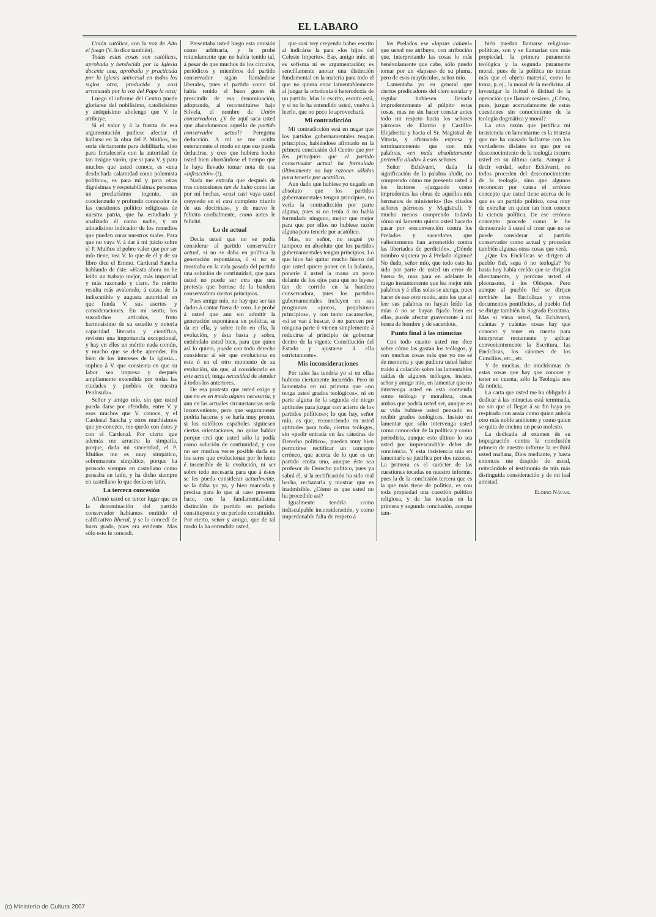EL LABARO
Unión católica, con la voz de Alto el fuego (V. lo dice también).
Todas estas cosas son católicas, aprobada y bendecida por la Iglesia docente una, aprobada y practicada por la Iglesia universal en todos los siglos otra, producida y casi arrancada por la voz del Papa la otra;
Luego el informe del Centro puede gloriarse del nobilísimo, catolicísimo y antiquísimo abolengo que V. le atribuye.
Si el valor y á la fuerza de esa argumentación pudiese afectar el hallarse en la obra del P. Muiños, no sería ciertamente para debilitarla, sino para fortalecerla con la autoridad de tan insigne varón, que si para V. y para muchos que usted conoce, es «una desdichada calamidad como polemista político», es para mí y para otras dignísimas y respetabilísimas personas un preclarísimo ingenio, un concienzudo y profundo conocedor de las cuestiones político religiosas de nuestra patria, que ha estudiado y analizado él como nadie, y un atinadísimo indicador de los remedios que pueden curar nuestros males. Para que no vaya V. á dar á mi juicio sobre el P. Muiños el pobre valor que por ser mío tiene, vea V. lo que de él y de su libro dice el Emmo. Cardenal Sancha hablando de éste: «Hasta ahora no he leído un trabajo mejor, más imparcial y más razonado y claro. Su mérito resulta más avalorado, á causa de la indiscutible y augusta autoridad en que funda V. sus asertos y consideraciones. En mi sentir, los susodichos artículos, fruto hermosísimo de su estudio y notoria capacidad literaria y científica, revisten una importancia excepcional, y hay en ellos un mérito nada común, y mucho que se debe aprender. En bien de los intereses de la Iglesia... suplico á V. que consienta en que su labor sea impresa y después ampliamente extendida por todas las ciudades y pueblos de nuestra Península».
Señor y amigo mío, sin que usted pueda darse por ofendido, entre V. y esos muchos que V. conoce, y el Cardenal Sancha y otros muchísimos que yo conozco, me quedo con éstos y con el Cardenal. Por cierto que además me arrastra la simpatía, porque, dada mi sinceridad, el P. Muiños me es muy simpático, sobremanera simpático, porque ha pensado siempre en castellano como pensaba en latín, y ha dicho siempre en castellano lo que decía en latín.
La tercera concesión
Afirmó usted en tercer lugar que en la denominación del partido conservador habíamos omitido el calificativo liberal, y se lo concedí de buen grado, pues era evidente. Mas sólo esto le concedí.
Presentaba usted luego esta omisión como arbitraria, y le probé rotundamente que no había tenido tal, á pesar de que muchos de los círculos, periódicos y miembros del partido conservador sigan llamándose liberales, pues el partido como tal había tenido el buen gusto de prescindir de esa denominación, adoptando, al reconstituirse bajo Silvela, el nombre de Unión conservadora. ¿Y de aquí saca usted que abandonemos aquello de partido conservador actual? Peregrina deducción. A mí se me oculta enteramente el modo en que eso pueda deducirse, y creo que hubiera hecho usted bien ahorrándose el tiempo que le haya llevado tomar nota de esa «infracción» (!).
Nada me extraña que después de tres concesiones tan de bulto como las por mí hechas, «casi casi vaya usted creyendo en el casi completo triunfo de sus doctrinas», y de nuevo le felicito cordialmente, como antes le felicité.
Lo de actual
Decía usted que no se podía considerar al partido conservador actual, si no se daba en política la generación espontánea, ó si no se mostraba en la vida pasada del partido una solución de continuidad, que para usted no puede ser otra que una protesta que borrase de la bandera conservadora ciertos principios.
Pues amigo mío, no hay que ser tan dados á cantar fuera de coro. Le probé á usted que aun sin admitir la generación espontánea en política, se da en ella, y sobre todo en ella, la evolución, y ésta basta y sobra, entiéndalo usted bien, para que quien así lo quiera, pueda con todo derecho considerar al sér que evoluciona en este ó en el otro momento de su evolución, sin que, al considerarlo en este actual, tenga necesidad de atender á todos los anteriores.
De esa protesta que usted exige y que no es en modo alguno necesaria, y aun en las actuales circunstancias sería inconveniente, pero que seguramente podría hacerse y se haría muy pronto, si los católicos españoles siguiesen ciertas orientaciones, no quise hablar porque creí que usted sólo la podía como solución de continuidad, y con no ser muchas veces posible darla en los seres que evolucionan por lo lento é insensible de la evolución, ni ser sobre todo necesaria para que á éstos se les pueda considerar actualmente, se la daba yo ya, y bien marcada y precisa para lo que al caso presente hace, con la fundamentalísima distinción de partido en período constituyente y en período constituído. Por cierto, señor y amigo, que de tal modo la ha entendido usted,
que casi voy creyendo haber escrito al indicárse la para «los hijos del Celeste Imperio». Eso, amigo mío, ni es sofisma ni es argumentación; es sencillamente anotar una distinción fundamental en la materia para todo el que no quiera errar lamentablemente al juzgar la ortodoxia ó heterodoxia de un partido. Mas lo escrito, escrito está, y si no lo ha entendido usted, vuelva á leerlo, que no poco le aprovechará.
Mi contradicción
Mi contradicción está en negar que los partidos gubernamentales tengan principios, habiéndose afirmado en la primera conclusión del Centro que por los principios que el partido conservador actual ha formulado últimamente no hay razones sólidas para tenerle por acatólico.
Aun dado que hubiese yo negado en absoluto que los partidos gubernamentales tengan principios, no vería la contradicción por parte alguna, pues si no tenía ó no había formulado ninguno, mejor que mejor para que por ellos no hubiese razón alguna para tenerle por acatólico.
Mas, no señor, no negué yo tampoco en absoluto que los partidos gubernamentales tengan principios. Lo que hice fué quitar mucho hierro del que usted quiere poner en la balanza, ponerle á usted la mano un poco delante de los ojos para que no leyese tan de corrido en la bandera conservadora, pues los partidos gubernamentales incluyen en sus programas «pocos, poquísimos principios», y con tanto cacarearlos, «si se van á buscar, ó no parecen por ninguna parte ó vienen simplemente á reducirse al principio de gobernar dentro de la vigente Constitución del Estado y ajustarse á ella estrictamente».
Mis inconsideraciones
Por tales las tendría yo si en ellas hubiera ciertamente incurrido. Pero ni lamentaba en mi primera que «no tenga usted grados teológicos», ni en parte alguna de la segunda «le niego aptitudes para juzgar con acierto de los partidos políticos»; lo que hay, señor mío, es que, reconociendo en usted aptitudes para todo, ciertos teólogos, sin «pedir entrada en las cátedras de Derecho político», pueden muy bien permitirse rectificar un concepto erróneo, que acerca de lo que es un partido emita uno, aunque éste sea profesor de Derecho político, pues ya sabrá él, si la rectificación ha sido mal hecha, rechazarla y mostrar que es inadmisible. ¿Cómo es que usted no ha procedido así?
Igualmente tendría como indisculpable inconsideración, y como imperdonable falta de respeto á
los Prelados ese «lapsus calami» que usted me atribuye, con atribución que, interpretando las cosas lo más benévolamente que cabe, sólo puedo tomar por un «lapsus» de su pluma, pero de esos mayúsculos, señor mío.
Lamentaba yo en general que ciertos predicadores del clero secular y regular hubiesen llevado imprudentemente al púlpito estas cosas, mas no sin hacer constar antes todo mi respeto hacia los señores párrocos de Elorrio y Castillo-Elejabeitia y hacia el Sr. Magistral de Vitoria, y afirmando expresa y terminantemente que con mis palabras, «en nada absolutamente pretendía aludir» á esos señores.
Señor Echávarri, dada la significación de la palabra aludir, no comprendo cómo me presenta usted á los lectores «juzgando como imprudentes las obras de aquellos mis hermanos de ministerio» (los citados señores párrocos y Magistral). Y mucho menos comprendo todavía cómo mi lamento quiera usted hacerlo pasar por «reconvención contra los Prelados y sacerdotes que valientemente han arremetido contra las libertades de perdición». ¿Dónde nombro siquiera yo á Prelado alguno? No dudo, señor mío, que todo esto ha sido por parte de usted un error de buena fe, mas para en adelante le ruego instantemente que lea mejor mis palabras y á ellas solas se atenga, pues hacer de eso otro modo, ante los que al leer sus palabras no hayan leído las mías ó no se hayan fijado bien en ellas, puede afectar gravemente á mi honra de hombre y de sacerdote.
Punto final á las minucias
Con todo cuanto usted me dice sobre cómo las gastan los teólogos, y con muchas cosas más que yo me sé de memoria y que pudiera usted haber traído á colación sobre las lamentables caídas de algunos teólogos, insisto, señor y amigo mío, en lamentar que no intervenga usted en esta contienda como teólogo y moralista, cosas ambas que podría usted ser, aunque en su vida hubiese usted pensado en recibir grados teológicos. Insisto en lamentar que sólo intervenga usted como conocedor de la política y como periodista, aunque esto último lo sea usted por imprescindible deber de conciencia. Y esta insistencia mía en lamentarlo se justifica por dos razones. La primera es el carácter de las cuestiones tocadas en nuestro informe, pues la de la conclusión tercera que es la que más tiene de política, es con toda propiedad una cuestión político religiosa, y de las tocadas en la primera y segunda conclusión, aunque tam-
bién puedan llamarse religioso-políticas, son y se llamarían con más propiedad, la primera puramente teológica y la segunda puramente moral, pues de la política no toman más que el objeto material, como lo toma, p. ej., la moral de la medicina, al investigar la licitud ó ilicitud de la operación que llaman cesárea. ¿Cómo, pues, juzgar acertadamente de estas cuestiones sin conocimiento de la teología dogmática y moral?
La otra razón que justifica mi insistencia en lamentarme es la tristeza que me ha causado hallarme con los verdaderos dislates en que por su desconocimiento de la teología incurre usted en su última carta. Aunque á decir verdad, señor Echávarri, no todos proceden del desconocimiento de la teología, sino que algunos reconocen por causa el erróneo concepto que usted tiene acerca de lo que es un partido político, cosa muy de extrañar en quien tan bien conoce la ciencia política. De ese erróneo concepto procede como le he demostrado á usted el creer que no se puede considerar al partido conservador como actual y proceden también algunas otras cosas que verá.
¿Que las Encíclicas se dirigen al pueblo fiel, sepa ó no teología? Yo hasta hoy había creído que se dirigían directamente, y perdone usted el pleonasmo, á los Obispos. Pero aunque al pueblo fiel se dirijan también las Encíclicas y otros documentos pontificios, al pueblo fiel se dirige también la Sagrada Escritura. Mas si viera usted, Sr. Echávarri, cuántas y cuántas cosas hay que conocer y tener en cuenta para interpretar rectamente y aplicar convenientemente la Escritura, las Encíclicas, los cánones de los Concilios, etc., etc.
Y de muchas, de muchísimas de estas cosas que hay que conocer y tener en cuenta, sólo la Teología nos da noticia.
La carta que usted me ha obligado á dedicar á las minucias está terminada, no sin que al llegar á su fin haya yo respirado con ansia como quien anhela otro más noble ambiente y como quien se quita de encima un peso molesto.
La dedicada al examen de su impugnación contra la conclusión primera de nuestro informe la recibirá usted mañana, Dios mediante, y hasta entonces me despido de usted, reiterándole el testimonio de mis más distinguida consideración y de mi leal amistad.
Eloino Nácar.
(c) Ministerio de Cultura 2007